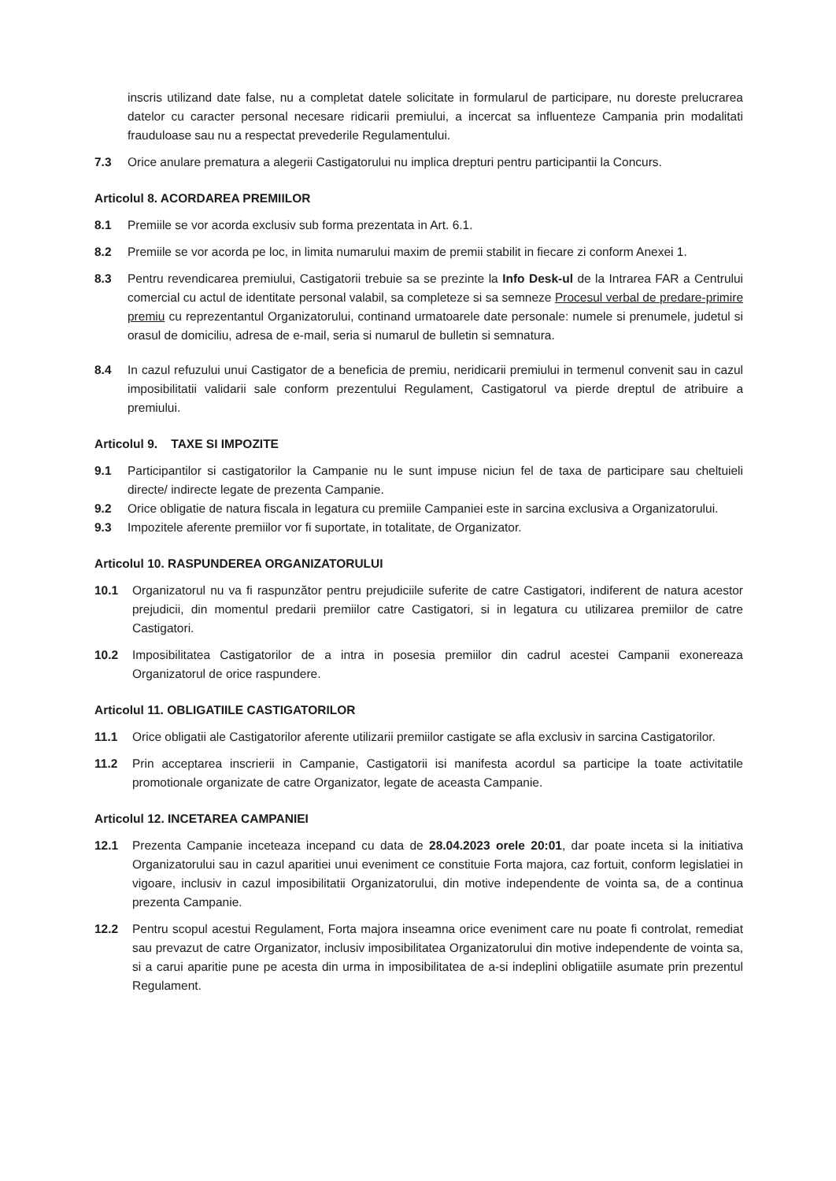inscris utilizand date false, nu a completat datele solicitate in formularul de participare, nu doreste prelucrarea datelor cu caracter personal necesare ridicarii premiului, a incercat sa influenteze Campania prin modalitati frauduloase sau nu a respectat prevederile Regulamentului.
7.3 Orice anulare prematura a alegerii Castigatorului nu implica drepturi pentru participantii la Concurs.
Articolul 8. ACORDAREA PREMIILOR
8.1 Premiile se vor acorda exclusiv sub forma prezentata in Art. 6.1.
8.2 Premiile se vor acorda pe loc, in limita numarului maxim de premii stabilit in fiecare zi conform Anexei 1.
8.3 Pentru revendicarea premiului, Castigatorii trebuie sa se prezinte la Info Desk-ul de la Intrarea FAR a Centrului comercial cu actul de identitate personal valabil, sa completeze si sa semneze Procesul verbal de predare-primire premiu cu reprezentantul Organizatorului, continand urmatoarele date personale: numele si prenumele, judetul si orasul de domiciliu, adresa de e-mail, seria si numarul de bulletin si semnatura.
8.4 In cazul refuzului unui Castigator de a beneficia de premiu, neridicarii premiului in termenul convenit sau in cazul imposibilitatii validarii sale conform prezentului Regulament, Castigatorul va pierde dreptul de atribuire a premiului.
Articolul 9. TAXE SI IMPOZITE
9.1 Participantilor si castigatorilor la Campanie nu le sunt impuse niciun fel de taxa de participare sau cheltuieli directe/ indirecte legate de prezenta Campanie.
9.2 Orice obligatie de natura fiscala in legatura cu premiile Campaniei este in sarcina exclusiva a Organizatorului.
9.3 Impozitele aferente premiilor vor fi suportate, in totalitate, de Organizator.
Articolul 10. RASPUNDEREA ORGANIZATORULUI
10.1 Organizatorul nu va fi raspunzător pentru prejudiciile suferite de catre Castigatori, indiferent de natura acestor prejudicii, din momentul predarii premiilor catre Castigatori, si in legatura cu utilizarea premiilor de catre Castigatori.
10.2 Imposibilitatea Castigatorilor de a intra in posesia premiilor din cadrul acestei Campanii exonereaza Organizatorul de orice raspundere.
Articolul 11. OBLIGATIILE CASTIGATORILOR
11.1 Orice obligatii ale Castigatorilor aferente utilizarii premiilor castigate se afla exclusiv in sarcina Castigatorilor.
11.2 Prin acceptarea inscrierii in Campanie, Castigatorii isi manifesta acordul sa participe la toate activitatile promotionale organizate de catre Organizator, legate de aceasta Campanie.
Articolul 12. INCETAREA CAMPANIEI
12.1 Prezenta Campanie inceteaza incepand cu data de 28.04.2023 orele 20:01, dar poate inceta si la initiativa Organizatorului sau in cazul aparitiei unui eveniment ce constituie Forta majora, caz fortuit, conform legislatiei in vigoare, inclusiv in cazul imposibilitatii Organizatorului, din motive independente de vointa sa, de a continua prezenta Campanie.
12.2 Pentru scopul acestui Regulament, Forta majora inseamna orice eveniment care nu poate fi controlat, remediat sau prevazut de catre Organizator, inclusiv imposibilitatea Organizatorului din motive independente de vointa sa, si a carui aparitie pune pe acesta din urma in imposibilitatea de a-si indeplini obligatiile asumate prin prezentul Regulament.